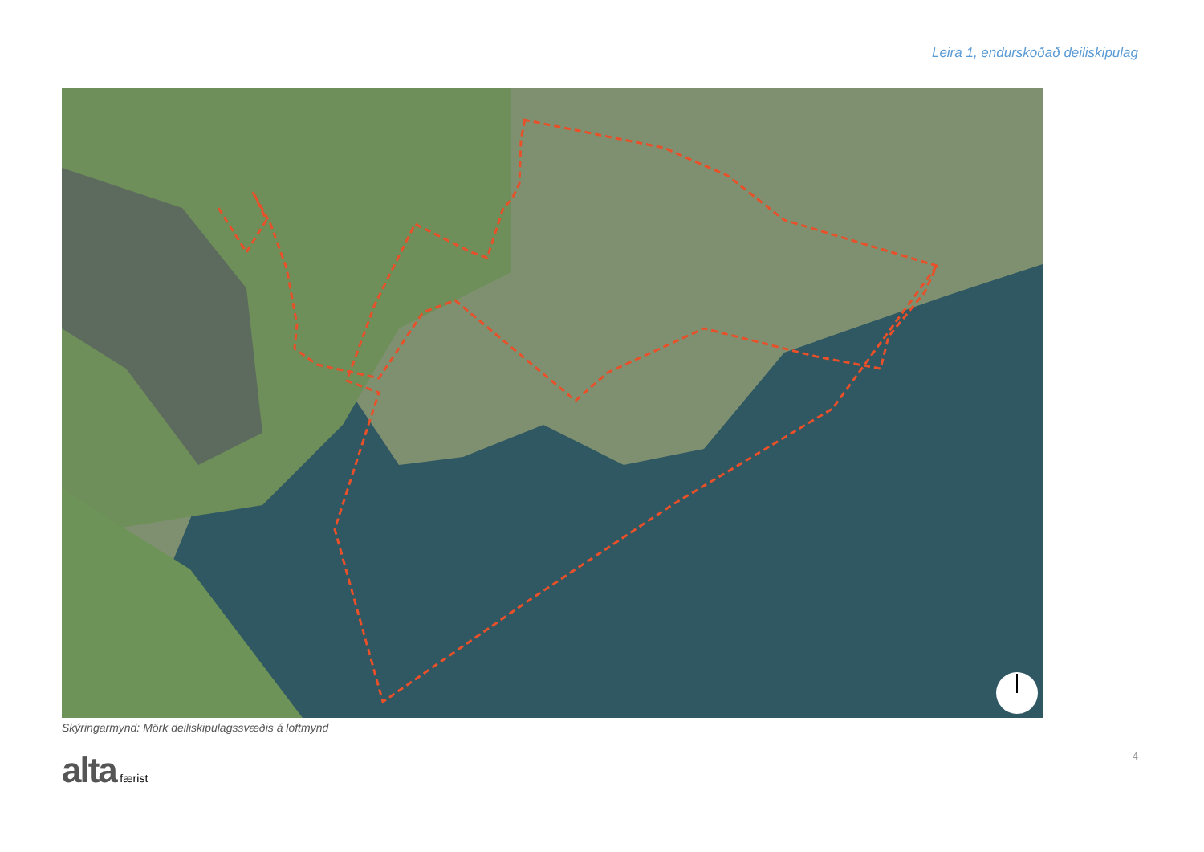Leira 1, endurskoðað deiliskipulag
Skýringarmynd: Mörk deiliskipulagssvæðis á loftmynd
alta færist 4